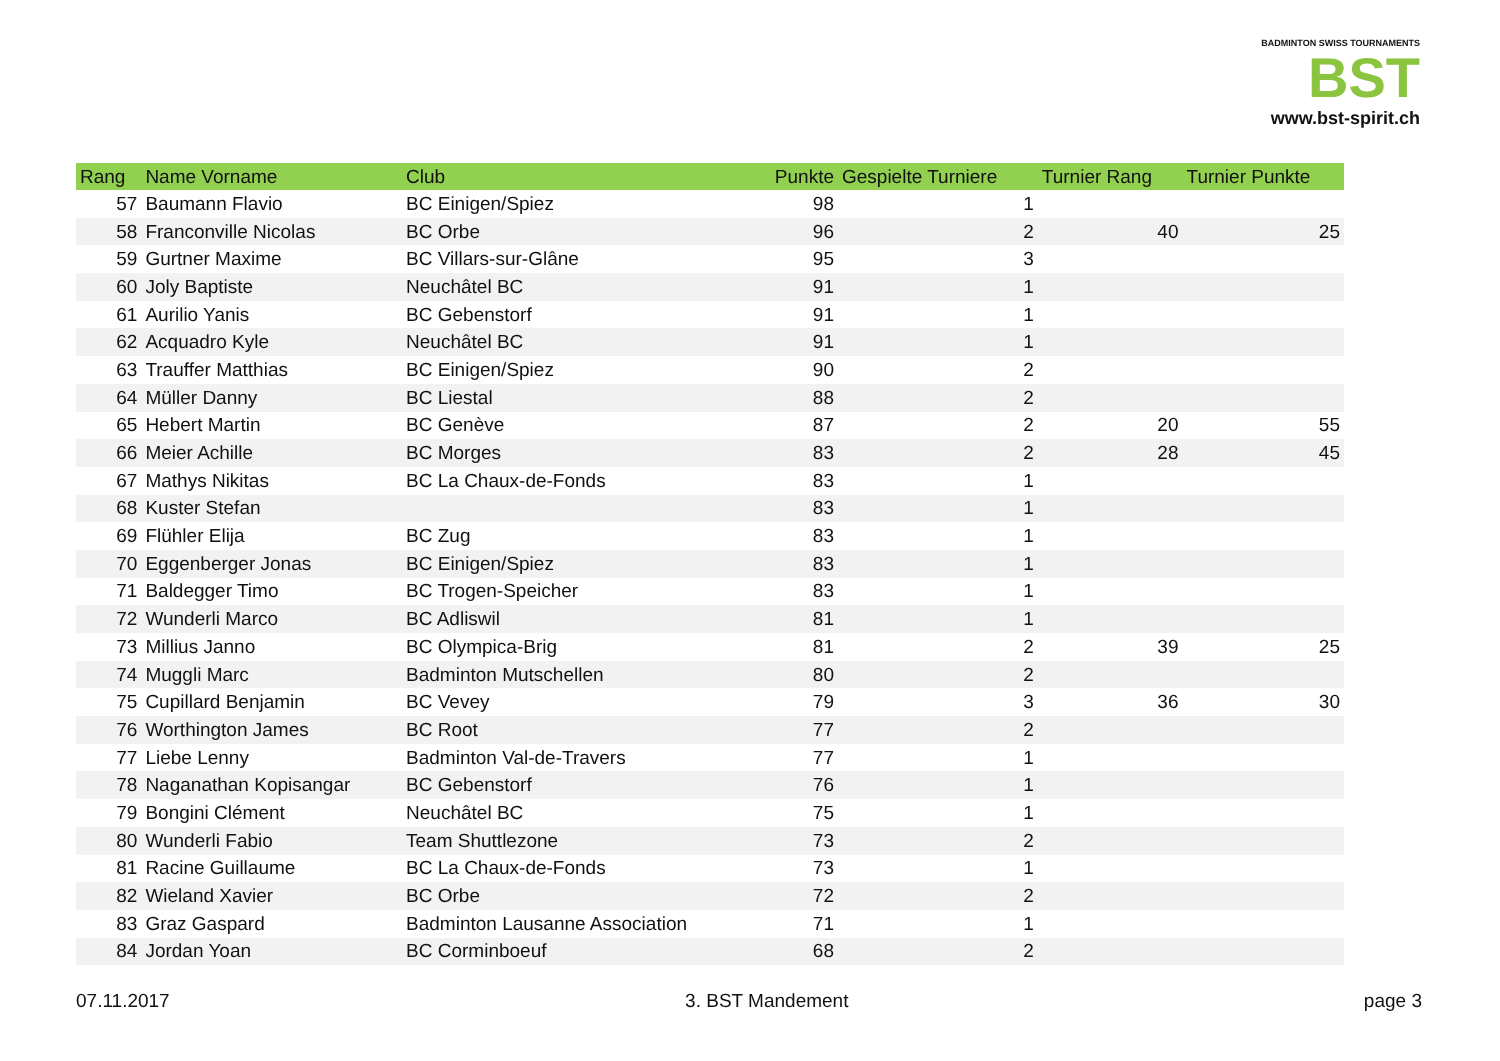BADMINTON SWISS TOURNAMENTS
BST
www.bst-spirit.ch
| Rang | Name Vorname | Club | Punkte | Gespielte Turniere | Turnier Rang | Turnier Punkte |
| --- | --- | --- | --- | --- | --- | --- |
| 57 | Baumann Flavio | BC Einigen/Spiez | 98 | 1 | | |
| 58 | Franconville Nicolas | BC Orbe | 96 | 2 | 40 | 25 |
| 59 | Gurtner Maxime | BC Villars-sur-Glâne | 95 | 3 | | |
| 60 | Joly Baptiste | Neuchâtel BC | 91 | 1 | | |
| 61 | Aurilio Yanis | BC Gebenstorf | 91 | 1 | | |
| 62 | Acquadro Kyle | Neuchâtel BC | 91 | 1 | | |
| 63 | Trauffer Matthias | BC Einigen/Spiez | 90 | 2 | | |
| 64 | Müller Danny | BC Liestal | 88 | 2 | | |
| 65 | Hebert Martin | BC Genève | 87 | 2 | 20 | 55 |
| 66 | Meier Achille | BC Morges | 83 | 2 | 28 | 45 |
| 67 | Mathys Nikitas | BC La Chaux-de-Fonds | 83 | 1 | | |
| 68 | Kuster Stefan | | 83 | 1 | | |
| 69 | Flühler Elija | BC Zug | 83 | 1 | | |
| 70 | Eggenberger Jonas | BC Einigen/Spiez | 83 | 1 | | |
| 71 | Baldegger Timo | BC Trogen-Speicher | 83 | 1 | | |
| 72 | Wunderli Marco | BC Adliswil | 81 | 1 | | |
| 73 | Millius Janno | BC Olympica-Brig | 81 | 2 | 39 | 25 |
| 74 | Muggli Marc | Badminton Mutschellen | 80 | 2 | | |
| 75 | Cupillard Benjamin | BC Vevey | 79 | 3 | 36 | 30 |
| 76 | Worthington James | BC Root | 77 | 2 | | |
| 77 | Liebe Lenny | Badminton Val-de-Travers | 77 | 1 | | |
| 78 | Naganathan Kopisangar | BC Gebenstorf | 76 | 1 | | |
| 79 | Bongini Clément | Neuchâtel BC | 75 | 1 | | |
| 80 | Wunderli Fabio | Team Shuttlezone | 73 | 2 | | |
| 81 | Racine Guillaume | BC La Chaux-de-Fonds | 73 | 1 | | |
| 82 | Wieland Xavier | BC Orbe | 72 | 2 | | |
| 83 | Graz Gaspard | Badminton Lausanne Association | 71 | 1 | | |
| 84 | Jordan Yoan | BC Corminboeuf | 68 | 2 | | |
07.11.2017 3. BST Mandement page 3